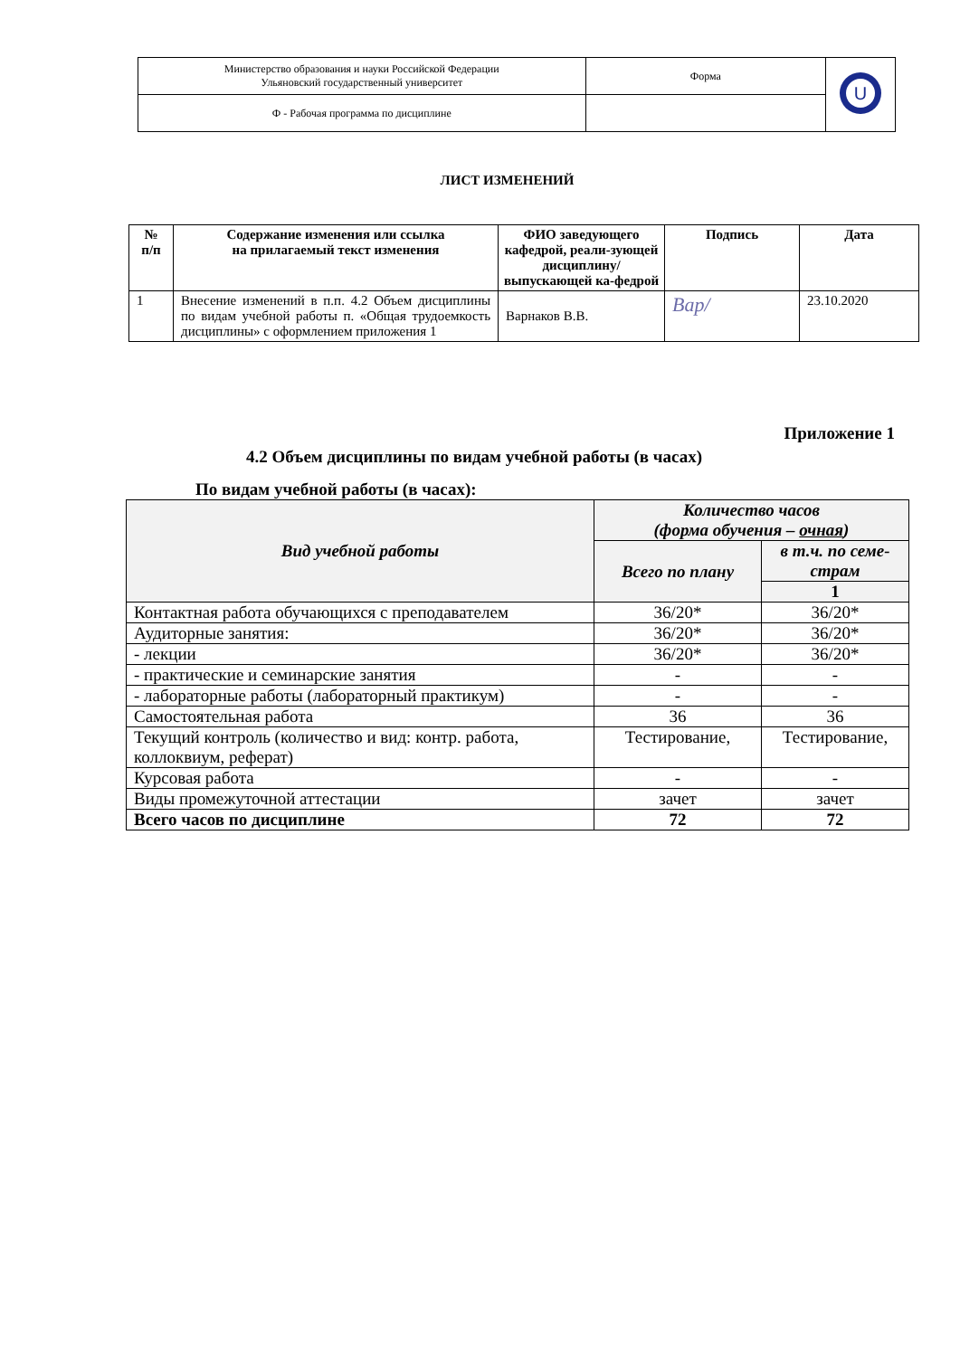| Министерство образования и науки Российской Федерации Ульяновский государственный университет | Форма | U |
| Ф - Рабочая программа по дисциплине | | |
ЛИСТ ИЗМЕНЕНИЙ
| № п/п | Содержание изменения или ссылка на прилагаемый текст изменения | ФИО заведующего кафедрой, реали-зующей дисциплину/ выпускающей ка-федрой | Подпись | Дата |
| --- | --- | --- | --- | --- |
| 1 | Внесение изменений в п.п. 4.2 Объем дисциплины по видам учебной работы п. «Общая трудоемкость дисциплины» с оформлением приложения 1 | Варнаков В.В. | Вар/ | 23.10.2020 |
Приложение 1
4.2 Объем дисциплины по видам учебной работы (в часах)
По видам учебной работы (в часах):
| Вид учебной работы | Количество часов (форма обучения – очная ) | |
| --- | --- | --- |
| | Всего по плану | в т.ч. по семе- страм |
| | | 1 |
| Контактная работа обучающихся с преподавателем | 36/20* | 36/20* |
| Аудиторные занятия: | 36/20* | 36/20* |
| - лекции | 36/20* | 36/20* |
| - практические и семинарские занятия | - | - |
| - лабораторные работы (лабораторный практикум) | - | - |
| Самостоятельная работа | 36 | 36 |
| Текущий контроль (количество и вид: контр. работа, коллоквиум, реферат) | Тестирование, | Тестирование, |
| Курсовая работа | - | - |
| Виды промежуточной аттестации | зачет | зачет |
| Всего часов по дисциплине | 72 | 72 |